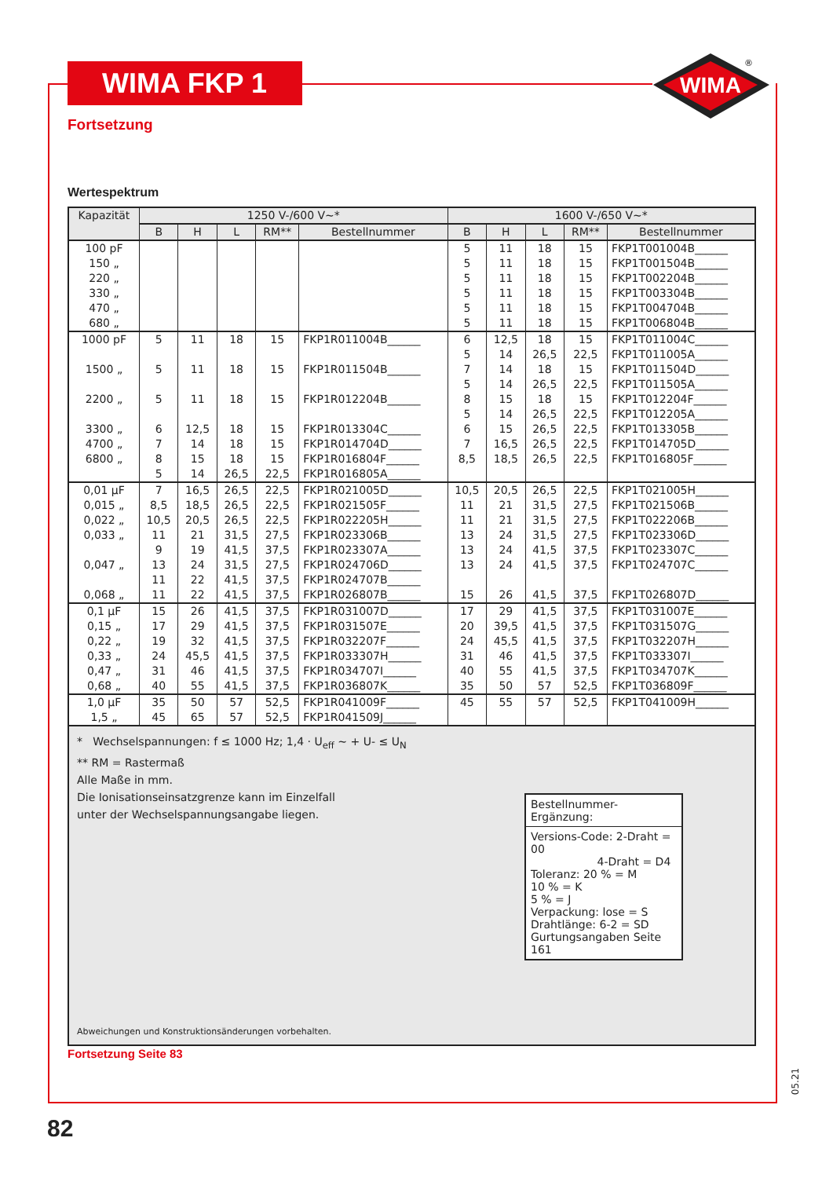WIMA FKP 1
WIMA
®
Fortsetzung
Wertespektrum
| Kapazität | 1250 V-/600 V~* | | | | | 1600 V-/650 V~* | | | | |
| --- | --- | --- | --- | --- | --- | --- | --- | --- | --- | --- |
| | B | H | L | RM** | Bestellnummer | B | H | L | RM** | Bestellnummer |
| 100 pF 150 „ 220 „ 330 „ 470 „ 680 „ | | | | | | 5 5 5 5 5 5 | 11 11 11 11 11 11 | 18 18 18 18 18 18 | 15 15 15 15 15 15 | FKP1T001004B______ FKP1T001504B______ FKP1T002204B______ FKP1T003304B______ FKP1T004704B______ FKP1T006804B______ |
| 1000 pF 1500 „ 2200 „ 3300 „ 4700 „ 6800 „ | 5 5 5 6 7 8 5 | 11 11 11 12,5 14 15 14 | 18 18 18 18 18 18 26,5 | 15 15 15 15 15 15 22,5 | FKP1R011004B______ FKP1R011504B______ FKP1R012204B______ FKP1R013304C______ FKP1R014704D______ FKP1R016804F______ FKP1R016805A______ | 6 5 7 5 8 5 6 7 8,5 | 12,5 14 14 14 15 14 15 16,5 18,5 | 18 26,5 18 26,5 18 26,5 26,5 26,5 26,5 | 15 22,5 15 22,5 15 22,5 22,5 22,5 22,5 | FKP1T011004C______ FKP1T011005A______ FKP1T011504D______ FKP1T011505A______ FKP1T012204F______ FKP1T012205A______ FKP1T013305B______ FKP1T014705D______ FKP1T016805F______ |
| 0,01 µF 0,015 „ 0,022 „ 0,033 „ 0,047 „ 0,068 „ | 7 8,5 10,5 11 9 13 11 11 | 16,5 18,5 20,5 21 19 24 22 22 | 26,5 26,5 26,5 31,5 41,5 31,5 41,5 41,5 | 22,5 22,5 22,5 27,5 37,5 27,5 37,5 37,5 | FKP1R021005D______ FKP1R021505F______ FKP1R022205H______ FKP1R023306B______ FKP1R023307A______ FKP1R024706D______ FKP1R024707B______ FKP1R026807B______ | 10,5 11 11 13 13 13 15 | 20,5 21 21 24 24 24 26 | 26,5 31,5 31,5 31,5 41,5 41,5 41,5 | 22,5 27,5 27,5 27,5 37,5 37,5 37,5 | FKP1T021005H______ FKP1T021506B______ FKP1T022206B______ FKP1T023306D______ FKP1T023307C______ FKP1T024707C______ FKP1T026807D______ |
| 0,1 µF 0,15 „ 0,22 „ 0,33 „ 0,47 „ 0,68 „ | 15 17 19 24 31 40 | 26 29 32 45,5 46 55 | 41,5 41,5 41,5 41,5 41,5 41,5 | 37,5 37,5 37,5 37,5 37,5 37,5 | FKP1R031007D______ FKP1R031507E______ FKP1R032207F______ FKP1R033307H______ FKP1R034707I______ FKP1R036807K______ | 17 20 24 31 40 35 | 29 39,5 45,5 46 55 50 | 41,5 41,5 41,5 41,5 41,5 57 | 37,5 37,5 37,5 37,5 37,5 52,5 | FKP1T031007E______ FKP1T031507G______ FKP1T032207H______ FKP1T033307I______ FKP1T034707K______ FKP1T036809F______ |
| 1,0 µF 1,5 „ | 35 45 | 50 65 | 57 57 | 52,5 52,5 | FKP1R041009F______ FKP1R041509J______ | 45 | 55 | 57 | 52,5 | FKP1T041009H______ |
* Wechselspannungen: f ≤ 1000 Hz; 1,4 · U<sub>eff</sub> ~ + U- ≤ U<sub>N</sub>
** RM = Rastermaß
Alle Maße in mm.
Die Ionisationseinsatzgrenze kann im Einzelfall
unter der Wechselspannungsangabe liegen.
Bestellnummer-Ergänzung:
Versions-Code: 2-Draht = 00
4-Draht = D4
Toleranz: 20 % = M
10 % = K
5 % = J
Verpackung: lose = S
Drahtlänge: 6-2 = SD
Gurtungsangaben Seite 161
Abweichungen und Konstruktionsänderungen vorbehalten.
Fortsetzung Seite 83
82
05.21